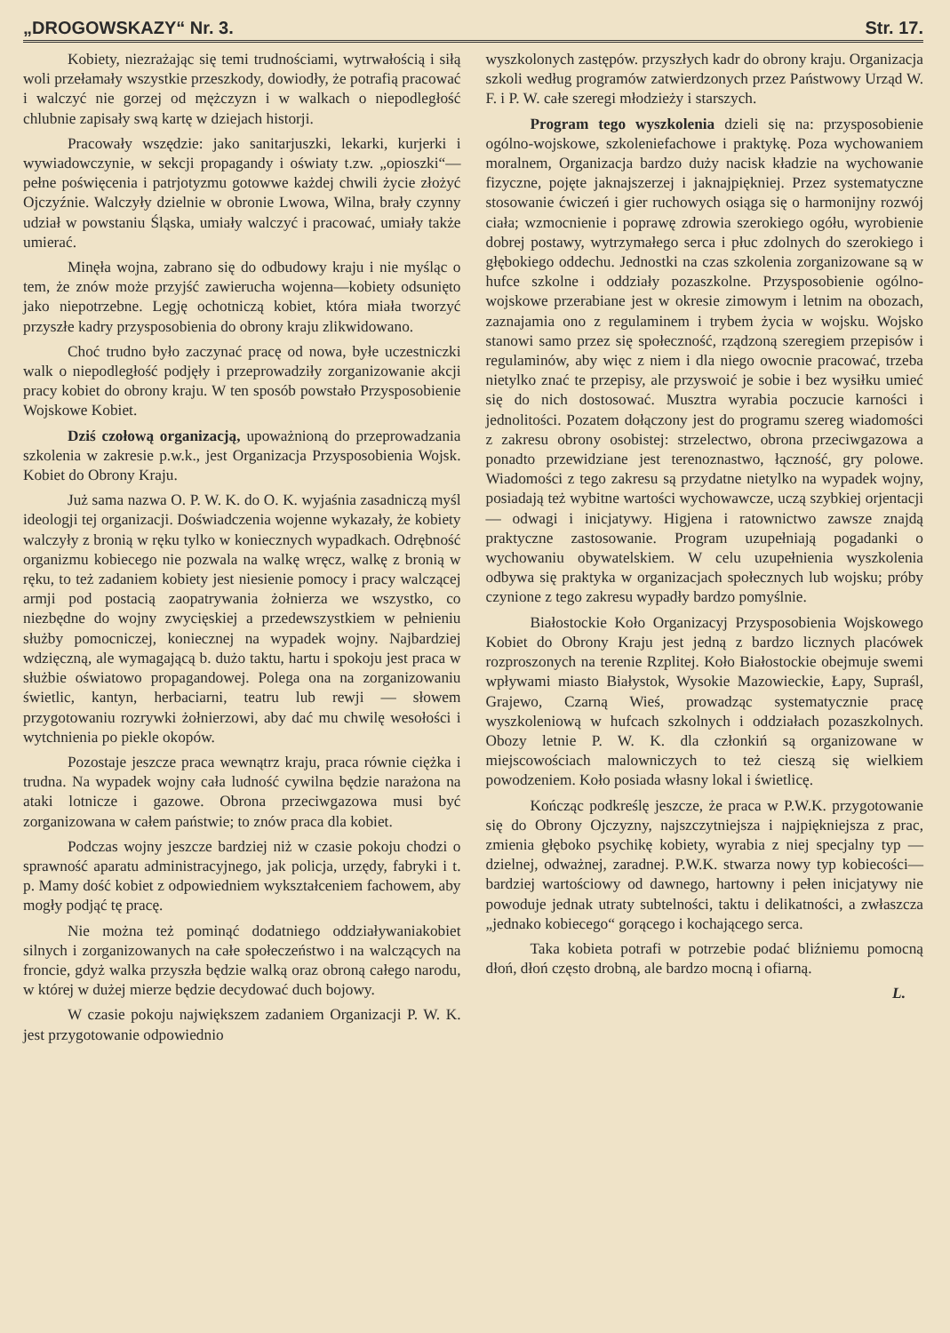„DROGOWSKAZY“ Nr. 3. Str. 17.
Kobiety, niezrażając się temi trudnościami, wytrwałością i siłą woli przełamały wszystkie przeszkody, dowiodły, że potrafią pracować i walczyć nie gorzej od mężczyzn i w walkach o niepodległość chlubnie zapisały swą kartę w dziejach historji.
Pracowały wszędzie: jako sanitarjuszki, lekarki, kurjerki i wywiadowczynie, w sekcji propagandy i oświaty t.zw. „opioszki“—pełne poświęcenia i patrjotyzmu gotowwe każdej chwili życie złożyć Ojczyźnie. Walczyły dzielnie w obronie Lwowa, Wilna, brały czynny udział w powstaniu Śląska, umiały walczyć i pracować, umiały także umierać.
Minęła wojna, zabrano się do odbudowy kraju i nie myśląc o tem, że znów może przyjść zawierucha wojenna—kobiety odsunięto jako niepotrzebne. Legję ochotniczą kobiet, która miała tworzyć przyszłe kadry przysposobienia do obrony kraju zlikwidowano.
Choć trudno było zaczynać pracę od nowa, byłe uczestniczki walk o niepodległość podjęły i przeprowadziły zorganizowanie akcji pracy kobiet do obrony kraju. W ten sposób powstało Przysposobienie Wojskowe Kobiet.
Dziś czołową organizacją, upoważnioną do przeprowadzania szkolenia w zakresie p.w.k., jest Organizacja Przysposobienia Wojsk. Kobiet do Obrony Kraju.
Już sama nazwa O. P. W. K. do O. K. wyjaśnia zasadniczą myśl ideologji tej organizacji. Doświadczenia wojenne wykazały, że kobiety walczyły z bronią w ręku tylko w koniecznych wypadkach. Odrębność organizmu kobiecego nie pozwala na walkę wręcz, walkę z bronią w ręku, to też zadaniem kobiety jest niesienie pomocy i pracy walczącej armji pod postacią zaopatrywania żołnierza we wszystko, co niezbędne do wojny zwycięskiej a przedewszystkiem w pełnieniu służby pomocniczej, koniecznej na wypadek wojny. Najbardziej wdzięczną, ale wymagającą b. dużo taktu, hartu i spokoju jest praca w służbie oświatowo propagandowej. Polega ona na zorganizowaniu świetlic, kantyn, herbaciarni, teatru lub rewji — słowem przygotowaniu rozrywki żołnierzowi, aby dać mu chwilę wesołości i wytchnienia po piekle okopów.
Pozostaje jeszcze praca wewnątrz kraju, praca równie ciężka i trudna. Na wypadek wojny cała ludność cywilna będzie narażona na ataki lotnicze i gazowe. Obrona przeciwgazowa musi być zorganizowana w całem państwie; to znów praca dla kobiet.
Podczas wojny jeszcze bardziej niż w czasie pokoju chodzi o sprawność aparatu administracyjnego, jak policja, urzędy, fabryki i t. p. Mamy dość kobiet z odpowiedniem wykształceniem fachowem, aby mogły podjąć tę pracę.
Nie można też pominąć dodatniego oddziaływaniakobiet silnych i zorganizowanych na całe społeczeństwo i na walczących na froncie, gdyż walka przyszła będzie walką oraz obroną całego narodu, w której w dużej mierze będzie decydować duch bojowy.
W czasie pokoju największem zadaniem Organizacji P. W. K. jest przygotowanie odpowiednio
wyszkolonych zastępów. przyszłych kadr do obrony kraju. Organizacja szkoli według programów zatwierdzonych przez Państwowy Urząd W. F. i P. W. całe szeregi młodzieży i starszych.
Program tego wyszkolenia dzieli się na: przysposobienie ogólno-wojskowe, szkoleniefachowe i praktykę. Poza wychowaniem moralnem, Organizacja bardzo duży nacisk kładzie na wychowanie fizyczne, pojęte jaknajszerzej i jaknajpiękniej. Przez systematyczne stosowanie ćwiczeń i gier ruchowych osiąga się o harmonijny rozwój ciała; wzmocnienie i poprawę zdrowia szerokiego ogółu, wyrobienie dobrej postawy, wytrzymałego serca i płuc zdolnych do szerokiego i głębokiego oddechu. Jednostki na czas szkolenia zorganizowane są w hufce szkolne i oddziały pozaszkolne. Przysposobienie ogólno-wojskowe przerabiane jest w okresie zimowym i letnim na obozach, zaznajamia ono z regulaminem i trybem życia w wojsku. Wojsko stanowi samo przez się społeczność, rządzoną szeregiem przepisów i regulaminów, aby więc z niem i dla niego owocnie pracować, trzeba nietylko znać te przepisy, ale przyswoić je sobie i bez wysiłku umieć się do nich dostosować. Musztra wyrabia poczucie karności i jednolitości. Pozatem dołączony jest do programu szereg wiadomości z zakresu obrony osobistej: strzelectwo, obrona przeciwgazowa a ponadto przewidziane jest terenoznastwo, łączność, gry polowe. Wiadomości z tego zakresu są przydatne nietylko na wypadek wojny, posiadają też wybitne wartości wychowawcze, uczą szybkiej orjentacji — odwagi i inicjatywy. Higjena i ratownictwo zawsze znajdą praktyczne zastosowanie. Program uzupełniają pogadanki o wychowaniu obywatelskiem. W celu uzupełnienia wyszkolenia odbywa się praktyka w organizacjach społecznych lub wojsku; próby czynione z tego zakresu wypadły bardzo pomyślnie.
Białostockie Koło Organizacyj Przysposobienia Wojskowego Kobiet do Obrony Kraju jest jedną z bardzo licznych placówek rozproszonych na terenie Rzplitej. Koło Białostockie obejmuje swemi wpływami miasto Białystok, Wysokie Mazowieckie, Łapy, Supraśl, Grajewo, Czarną Wieś, prowadząc systematycznie pracę wyszkoleniową w hufcach szkolnych i oddziałach pozaszkolnych. Obozy letnie P. W. K. dla członkiń są organizowane w miejscowościach malowniczych to też cieszą się wielkiem powodzeniem. Koło posiada własny lokal i świetlicę.
Kończąc podkreślę jeszcze, że praca w P.W.K. przygotowanie się do Obrony Ojczyzny, najszczytniejsza i najpiękniejsza z prac, zmienia głęboko psychikę kobiety, wyrabia z niej specjalny typ —dzielnej, odważnej, zaradnej. P.W.K. stwarza nowy typ kobiecości—bardziej wartościowy od dawnego, hartowny i pełen inicjatywy nie powoduje jednak utraty subtelności, taktu i delikatności, a zwłaszcza „jednako kobiecego“ gorącego i kochającego serca.
Taka kobieta potrafi w potrzebie podać bliźniemu pomocną dłoń, dłoń często drobną, ale bardzo mocną i ofiarną.
L.